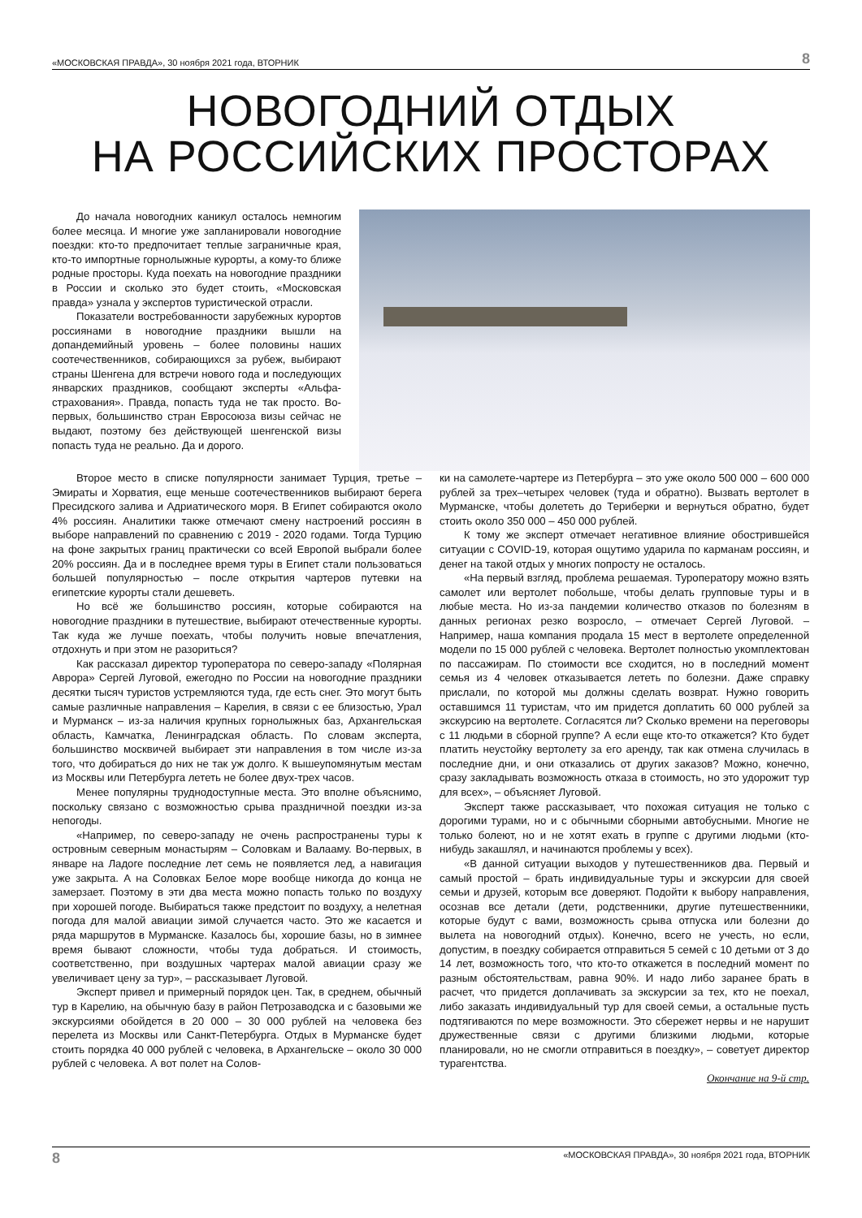«МОСКОВСКАЯ ПРАВДА», 30 ноября 2021 года, ВТОРНИК 8
НОВОГОДНИЙ ОТДЫХ
НА РОССИЙСКИХ ПРОСТОРАХ
До начала новогодних каникул осталось немногим более месяца. И многие уже запланировали новогодние поездки: кто-то предпочитает теплые заграничные края, кто-то импортные горнолыжные курорты, а кому-то ближе родные просторы. Куда поехать на новогодние праздники в России и сколько это будет стоить, «Московская правда» узнала у экспертов туристической отрасли.
Показатели востребованности зарубежных курортов россиянами в новогодние праздники вышли на допандемийный уровень – более половины наших соотечественников, собирающихся за рубеж, выбирают страны Шенгена для встречи нового года и последующих январских праздников, сообщают эксперты «Альфа-страхования». Правда, попасть туда не так просто. Во-первых, большинство стран Евросоюза визы сейчас не выдают, поэтому без действующей шенгенской визы попасть туда не реально. Да и дорого.
Второе место в списке популярности занимает Турция, третье – Эмираты и Хорватия, еще меньше соотечественников выбирают берега Пресидского залива и Адриатического моря. В Египет собираются около 4% россиян. Аналитики также отмечают смену настроений россиян в выборе направлений по сравнению с 2019 - 2020 годами. Тогда Турцию на фоне закрытых границ практически со всей Европой выбрали более 20% россиян. Да и в последнее время туры в Египет стали пользоваться большей популярностью – после открытия чартеров путевки на египетские курорты стали дешеветь.
Но всё же большинство россиян, которые собираются на новогодние праздники в путешествие, выбирают отечественные курорты. Так куда же лучше поехать, чтобы получить новые впечатления, отдохнуть и при этом не разориться?
Как рассказал директор туроператора по северо-западу «Полярная Аврора» Сергей Луговой, ежегодно по России на новогодние праздники десятки тысяч туристов устремляются туда, где есть снег. Это могут быть самые различные направления – Карелия, в связи с ее близостью, Урал и Мурманск – из-за наличия крупных горнолыжных баз, Архангельская область, Камчатка, Ленинградская область. По словам эксперта, большинство москвичей выбирает эти направления в том числе из-за того, что добираться до них не так уж долго. К вышеупомянутым местам из Москвы или Петербурга лететь не более двух-трех часов.
Менее популярны труднодоступные места. Это вполне объяснимо, поскольку связано с возможностью срыва праздничной поездки из-за непогоды.
«Например, по северо-западу не очень распространены туры к островным северным монастырям – Соловкам и Валааму. Во-первых, в январе на Ладоге последние лет семь не появляется лед, а навигация уже закрыта. А на Соловках Белое море вообще никогда до конца не замерзает. Поэтому в эти два места можно попасть только по воздуху при хорошей погоде. Выбираться также предстоит по воздуху, а нелетная погода для малой авиации зимой случается часто. Это же касается и ряда маршрутов в Мурманске. Казалось бы, хорошие базы, но в зимнее время бывают сложности, чтобы туда добраться. И стоимость, соответственно, при воздушных чартерах малой авиации сразу же увеличивает цену за тур», – рассказывает Луговой.
Эксперт привел и примерный порядок цен. Так, в среднем, обычный тур в Карелию, на обычную базу в район Петрозаводска и с базовыми же экскурсиями обойдется в 20 000 – 30 000 рублей на человека без перелета из Москвы или Санкт-Петербурга. Отдых в Мурманске будет стоить порядка 40 000 рублей с человека, в Архангельске – около 30 000 рублей с человека. А вот полет на Солов-
ки на самолете-чартере из Петербурга – это уже около 500 000 – 600 000 рублей за трех–четырех человек (туда и обратно). Вызвать вертолет в Мурманске, чтобы долететь до Териберки и вернуться обратно, будет стоить около 350 000 – 450 000 рублей.
К тому же эксперт отмечает негативное влияние обострившейся ситуации с COVID-19, которая ощутимо ударила по карманам россиян, и денег на такой отдых у многих попросту не осталось.
«На первый взгляд, проблема решаемая. Туроператору можно взять самолет или вертолет побольше, чтобы делать групповые туры и в любые места. Но из-за пандемии количество отказов по болезням в данных регионах резко возросло, – отмечает Сергей Луговой. – Например, наша компания продала 15 мест в вертолете определенной модели по 15 000 рублей с человека. Вертолет полностью укомплектован по пассажирам. По стоимости все сходится, но в последний момент семья из 4 человек отказывается лететь по болезни. Даже справку прислали, по которой мы должны сделать возврат. Нужно говорить оставшимся 11 туристам, что им придется доплатить 60 000 рублей за экскурсию на вертолете. Согласятся ли? Сколько времени на переговоры с 11 людьми в сборной группе? А если еще кто-то откажется? Кто будет платить неустойку вертолету за его аренду, так как отмена случилась в последние дни, и они отказались от других заказов? Можно, конечно, сразу закладывать возможность отказа в стоимость, но это удорожит тур для всех», – объясняет Луговой.
Эксперт также рассказывает, что похожая ситуация не только с дорогими турами, но и с обычными сборными автобусными. Многие не только болеют, но и не хотят ехать в группе с другими людьми (кто-нибудь закашлял, и начинаются проблемы у всех).
«В данной ситуации выходов у путешественников два. Первый и самый простой – брать индивидуальные туры и экскурсии для своей семьи и друзей, которым все доверяют. Подойти к выбору направления, осознав все детали (дети, родственники, другие путешественники, которые будут с вами, возможность срыва отпуска или болезни до вылета на новогодний отдых). Конечно, всего не учесть, но если, допустим, в поездку собирается отправиться 5 семей с 10 детьми от 3 до 14 лет, возможность того, что кто-то откажется в последний момент по разным обстоятельствам, равна 90%. И надо либо заранее брать в расчет, что придется доплачивать за экскурсии за тех, кто не поехал, либо заказать индивидуальный тур для своей семьи, а остальные пусть подтягиваются по мере возможности. Это сбережет нервы и не нарушит дружественные связи с другими близкими людьми, которые планировали, но не смогли отправиться в поездку», – советует директор турагентства.
Окончание на 9-й стр.
8 «МОСКОВСКАЯ ПРАВДА», 30 ноября 2021 года, ВТОРНИК